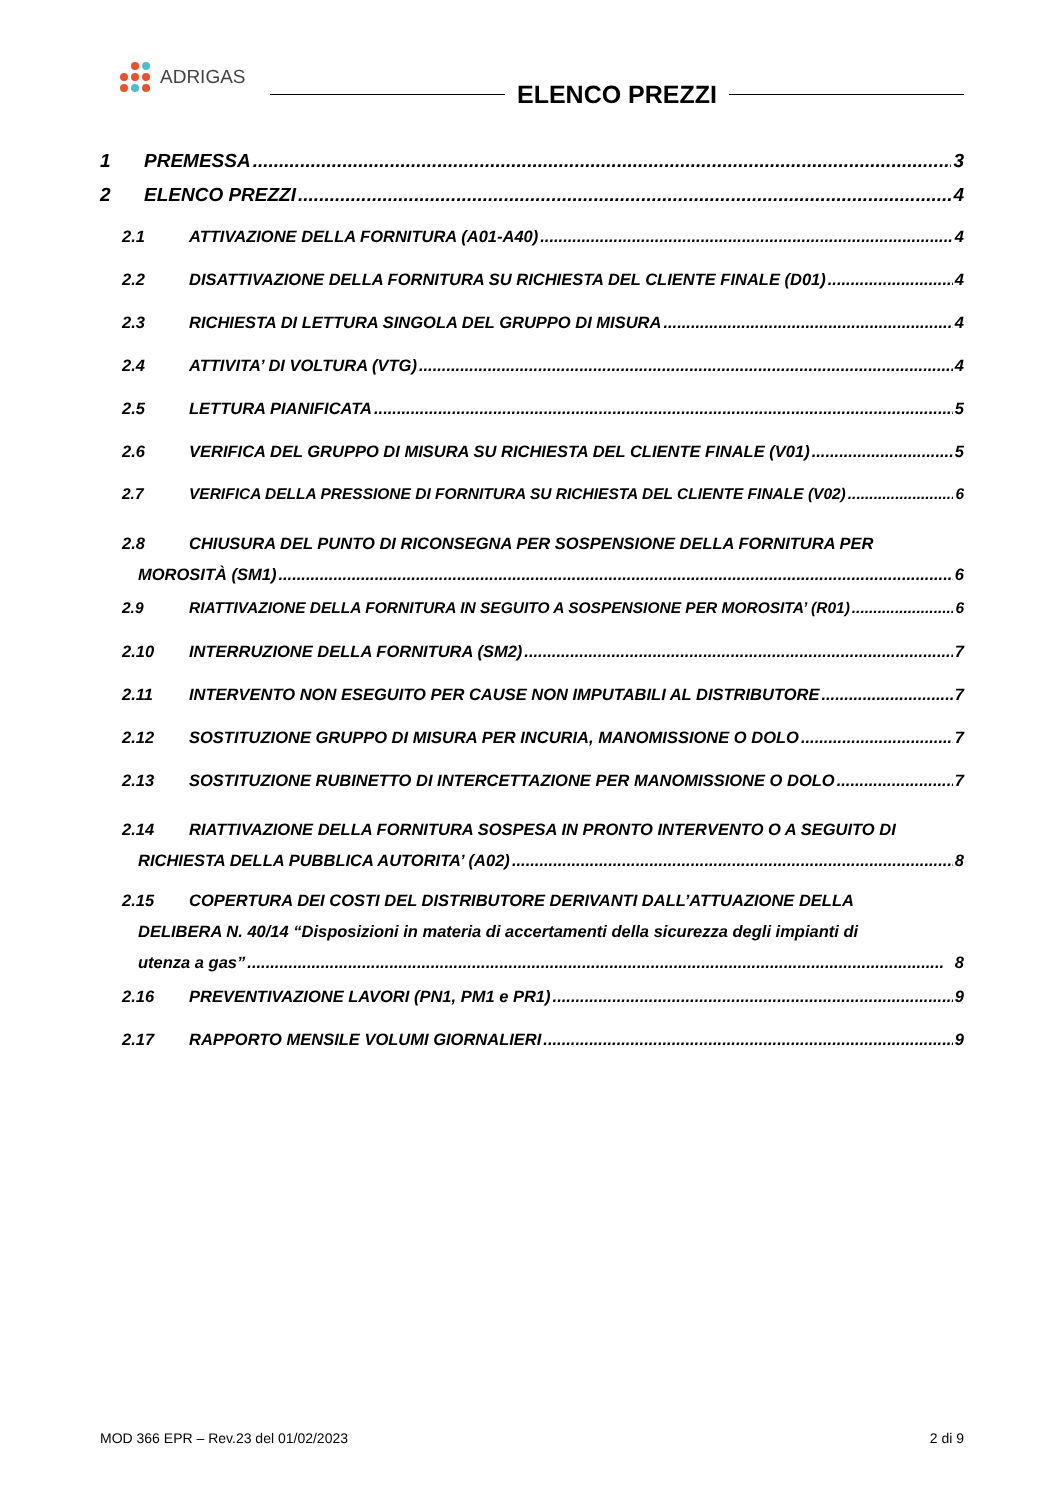ADRIGAS
ELENCO PREZZI
1 PREMESSA 3
2 ELENCO PREZZI 4
2.1 ATTIVAZIONE DELLA FORNITURA (A01-A40) 4
2.2 DISATTIVAZIONE DELLA FORNITURA SU RICHIESTA DEL CLIENTE FINALE (D01) 4
2.3 RICHIESTA DI LETTURA SINGOLA DEL GRUPPO DI MISURA 4
2.4 ATTIVITA’ DI VOLTURA (VTG) 4
2.5 LETTURA PIANIFICATA 5
2.6 VERIFICA DEL GRUPPO DI MISURA SU RICHIESTA DEL CLIENTE FINALE (V01) 5
2.7 VERIFICA DELLA PRESSIONE DI FORNITURA SU RICHIESTA DEL CLIENTE FINALE (V02) 6
2.8 CHIUSURA DEL PUNTO DI RICONSEGNA PER SOSPENSIONE DELLA FORNITURA PER
MOROSITÀ (SM1) 6
2.9 RIATTIVAZIONE DELLA FORNITURA IN SEGUITO A SOSPENSIONE PER MOROSITA’ (R01) 6
2.10 INTERRUZIONE DELLA FORNITURA (SM2) 7
2.11 INTERVENTO NON ESEGUITO PER CAUSE NON IMPUTABILI AL DISTRIBUTORE 7
2.12 SOSTITUZIONE GRUPPO DI MISURA PER INCURIA, MANOMISSIONE O DOLO 7
2.13 SOSTITUZIONE RUBINETTO DI INTERCETTAZIONE PER MANOMISSIONE O DOLO 7
2.14 RIATTIVAZIONE DELLA FORNITURA SOSPESA IN PRONTO INTERVENTO O A SEGUITO DI
RICHIESTA DELLA PUBBLICA AUTORITA’ (A02) 8
2.15 COPERTURA DEI COSTI DEL DISTRIBUTORE DERIVANTI DALL’ATTUAZIONE DELLA
DELIBERA N. 40/14 “Disposizioni in materia di accertamenti della sicurezza degli impianti di
utenza a gas” 8
2.16 PREVENTIVAZIONE LAVORI (PN1, PM1 e PR1) 9
2.17 RAPPORTO MENSILE VOLUMI GIORNALIERI 9
MOD 366 EPR – Rev.23 del 01/02/2023 2 di 9